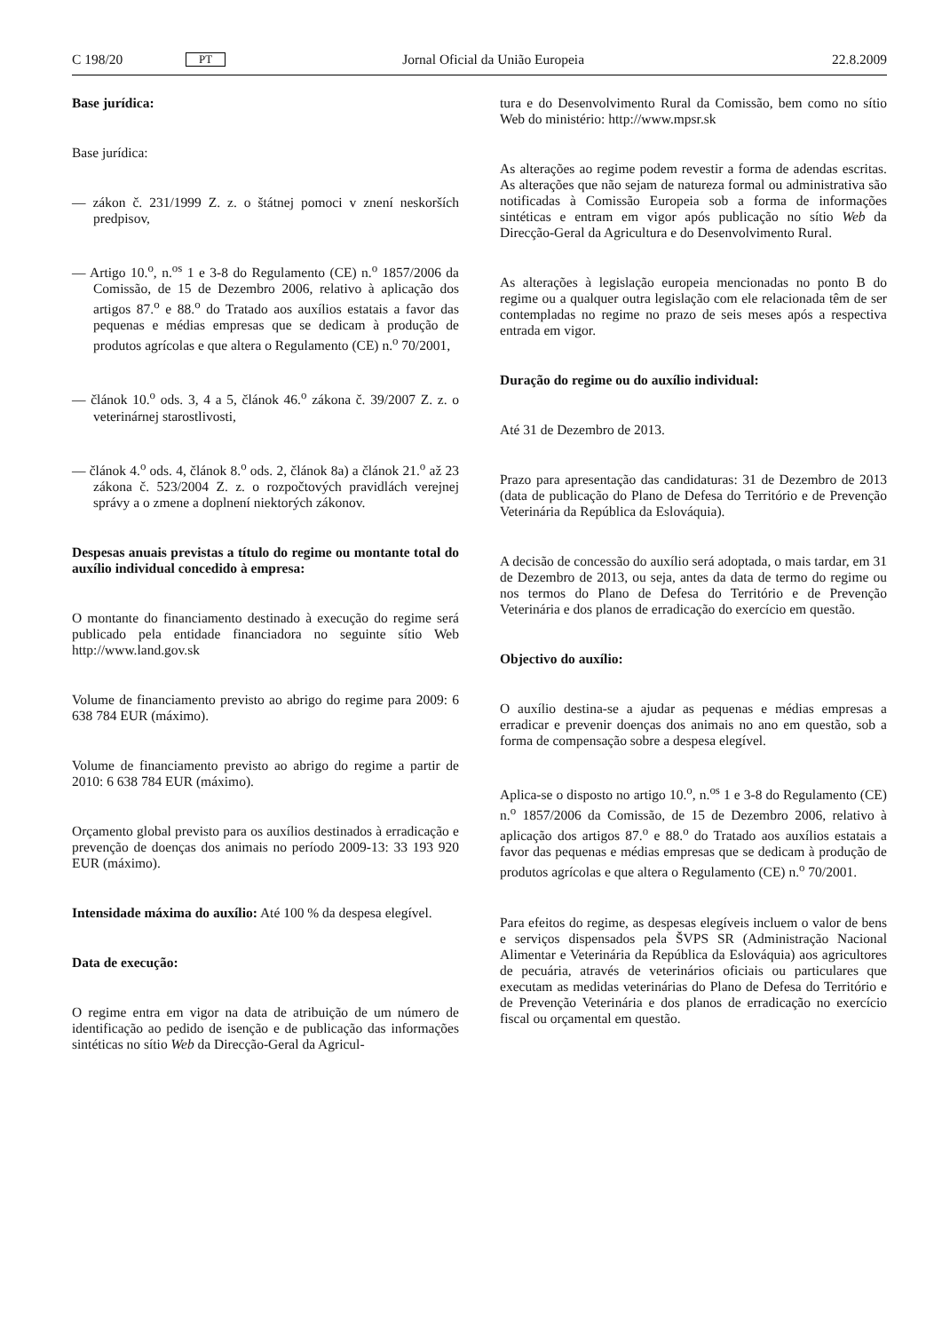C 198/20 PT Jornal Oficial da União Europeia 22.8.2009
Base jurídica:
Base jurídica:
— zákon č. 231/1999 Z. z. o štátnej pomoci v znení neskorších predpisov,
— Artigo 10.<sup>o</sup>, n.<sup>os</sup> 1 e 3-8 do Regulamento (CE) n.<sup>o</sup> 1857/2006 da Comissão, de 15 de Dezembro 2006, relativo à aplicação dos artigos 87.<sup>o</sup> e 88.<sup>o</sup> do Tratado aos auxílios estatais a favor das pequenas e médias empresas que se dedicam à produção de produtos agrícolas e que altera o Regulamento (CE) n.<sup>o</sup> 70/2001,
— článok 10.<sup>o</sup> ods. 3, 4 a 5, článok 46.<sup>o</sup> zákona č. 39/2007 Z. z. o veterinárnej starostlivosti,
— článok 4.<sup>o</sup> ods. 4, článok 8.<sup>o</sup> ods. 2, článok 8a) a článok 21.<sup>o</sup> až 23 zákona č. 523/2004 Z. z. o rozpočtových pravidlách verejnej správy a o zmene a doplnení niektorých zákonov.
Despesas anuais previstas a título do regime ou montante total do auxílio individual concedido à empresa:
O montante do financiamento destinado à execução do regime será publicado pela entidade financiadora no seguinte sítio Web http://www.land.gov.sk
Volume de financiamento previsto ao abrigo do regime para 2009: 6 638 784 EUR (máximo).
Volume de financiamento previsto ao abrigo do regime a partir de 2010: 6 638 784 EUR (máximo).
Orçamento global previsto para os auxílios destinados à erradicação e prevenção de doenças dos animais no período 2009-13: 33 193 920 EUR (máximo).
Intensidade máxima do auxílio: Até 100 % da despesa elegível.
Data de execução:
O regime entra em vigor na data de atribuição de um número de identificação ao pedido de isenção e de publicação das informações sintéticas no sítio Web da Direcção-Geral da Agricul-
tura e do Desenvolvimento Rural da Comissão, bem como no sítio Web do ministério: http://www.mpsr.sk
As alterações ao regime podem revestir a forma de adendas escritas. As alterações que não sejam de natureza formal ou administrativa são notificadas à Comissão Europeia sob a forma de informações sintéticas e entram em vigor após publicação no sítio Web da Direcção-Geral da Agricultura e do Desenvolvimento Rural.
As alterações à legislação europeia mencionadas no ponto B do regime ou a qualquer outra legislação com ele relacionada têm de ser contempladas no regime no prazo de seis meses após a respectiva entrada em vigor.
Duração do regime ou do auxílio individual:
Até 31 de Dezembro de 2013.
Prazo para apresentação das candidaturas: 31 de Dezembro de 2013 (data de publicação do Plano de Defesa do Território e de Prevenção Veterinária da República da Eslováquia).
A decisão de concessão do auxílio será adoptada, o mais tardar, em 31 de Dezembro de 2013, ou seja, antes da data de termo do regime ou nos termos do Plano de Defesa do Território e de Prevenção Veterinária e dos planos de erradicação do exercício em questão.
Objectivo do auxílio:
O auxílio destina-se a ajudar as pequenas e médias empresas a erradicar e prevenir doenças dos animais no ano em questão, sob a forma de compensação sobre a despesa elegível.
Aplica-se o disposto no artigo 10.<sup>o</sup>, n.<sup>os</sup> 1 e 3-8 do Regulamento (CE) n.<sup>o</sup> 1857/2006 da Comissão, de 15 de Dezembro 2006, relativo à aplicação dos artigos 87.<sup>o</sup> e 88.<sup>o</sup> do Tratado aos auxílios estatais a favor das pequenas e médias empresas que se dedicam à produção de produtos agrícolas e que altera o Regulamento (CE) n.<sup>o</sup> 70/2001.
Para efeitos do regime, as despesas elegíveis incluem o valor de bens e serviços dispensados pela ŠVPS SR (Administração Nacional Alimentar e Veterinária da República da Eslováquia) aos agricultores de pecuária, através de veterinários oficiais ou particulares que executam as medidas veterinárias do Plano de Defesa do Território e de Prevenção Veterinária e dos planos de erradicação no exercício fiscal ou orçamental em questão.